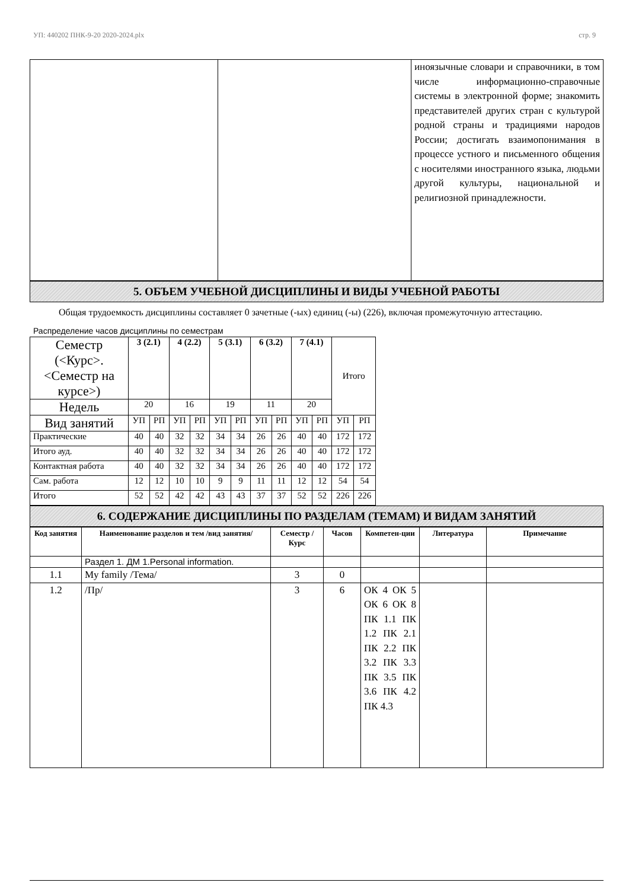УП: 440202 ПНК-9-20 2020-2024.plx стр. 9
| | | иноязычные словари и справочники, в том числе информационно-справочные системы в электронной форме; знакомить представителей других стран с культурой родной страны и традициями народов России; достигать взаимопонимания в процессе устного и письменного общения с носителями иностранного языка, людьми другой культуры, национальной и религиозной принадлежности. |
5. ОБЪЕМ УЧЕБНОЙ ДИСЦИПЛИНЫ И ВИДЫ УЧЕБНОЙ РАБОТЫ
Общая трудоемкость дисциплины составляет 0 зачетные (-ых) единиц (-ы) (226), включая промежуточную аттестацию.
Распределение часов дисциплины по семестрам
| Семестр (<Курс>.<Семестр на курсе>) | 3 (2.1) | | 4 (2.2) | | 5 (3.1) | | 6 (3.2) | | 7 (4.1) | | Итого | |
| Недель | 20 | | 16 | | 19 | | 11 | | 20 | | | |
| Вид занятий | УП | РП | УП | РП | УП | РП | УП | РП | УП | РП | УП | РП |
| Практические | 40 | 40 | 32 | 32 | 34 | 34 | 26 | 26 | 40 | 40 | 172 | 172 |
| Итого ауд. | 40 | 40 | 32 | 32 | 34 | 34 | 26 | 26 | 40 | 40 | 172 | 172 |
| Контактная работа | 40 | 40 | 32 | 32 | 34 | 34 | 26 | 26 | 40 | 40 | 172 | 172 |
| Сам. работа | 12 | 12 | 10 | 10 | 9 | 9 | 11 | 11 | 12 | 12 | 54 | 54 |
| Итого | 52 | 52 | 42 | 42 | 43 | 43 | 37 | 37 | 52 | 52 | 226 | 226 |
6. СОДЕРЖАНИЕ ДИСЦИПЛИНЫ ПО РАЗДЕЛАМ (ТЕМАМ) И ВИДАМ ЗАНЯТИЙ
| Код занятия | Наименование разделов и тем /вид занятия/ | Семестр / Курс | Часов | Компетен-ции | Литература | Примечание |
| --- | --- | --- | --- | --- | --- | --- |
| | Раздел 1. ДМ 1.Personal information. | | | | | |
| 1.1 | My family /Тема/ | 3 | 0 | | | |
| 1.2 | /Пр/ | 3 | 6 | ОК 4 ОК 5 ОК 6 ОК 8 ПК 1.1 ПК 1.2 ПК 2.1 ПК 2.2 ПК 3.2 ПК 3.3 ПК 3.5 ПК 3.6 ПК 4.2 ПК 4.3 | | |